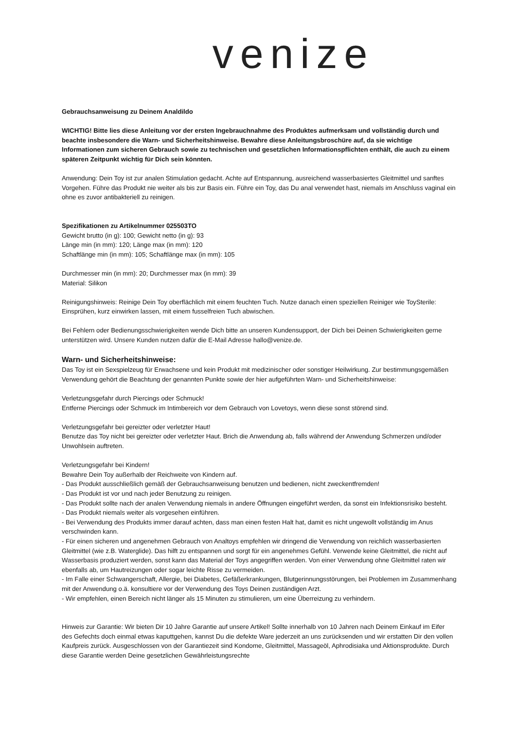venize
Gebrauchsanweisung zu Deinem Analdildo
WICHTIG! Bitte lies diese Anleitung vor der ersten Ingebrauchnahme des Produktes aufmerksam und vollständig durch und beachte insbesondere die Warn- und Sicherheitshinweise. Bewahre diese Anleitungsbroschüre auf, da sie wichtige Informationen zum sicheren Gebrauch sowie zu technischen und gesetzlichen Informationspflichten enthält, die auch zu einem späteren Zeitpunkt wichtig für Dich sein könnten.
Anwendung: Dein Toy ist zur analen Stimulation gedacht. Achte auf Entspannung, ausreichend wasserbasiertes Gleitmittel und sanftes Vorgehen. Führe das Produkt nie weiter als bis zur Basis ein. Führe ein Toy, das Du anal verwendet hast, niemals im Anschluss vaginal ein ohne es zuvor antibakteriell zu reinigen.
Spezifikationen zu Artikelnummer 025503TO
Gewicht brutto (in g): 100; Gewicht netto (in g): 93
Länge min (in mm): 120; Länge max (in mm): 120
Schaftlänge min (in mm): 105; Schaftlänge max (in mm): 105
Durchmesser min (in mm): 20; Durchmesser max (in mm): 39
Material: Silikon
Reinigungshinweis: Reinige Dein Toy oberflächlich mit einem feuchten Tuch. Nutze danach einen speziellen Reiniger wie ToySterile: Einsprühen, kurz einwirken lassen, mit einem fusselfreien Tuch abwischen.
Bei Fehlern oder Bedienungsschwierigkeiten wende Dich bitte an unseren Kundensupport, der Dich bei Deinen Schwierigkeiten gerne unterstützen wird. Unsere Kunden nutzen dafür die E-Mail Adresse hallo@venize.de.
Warn- und Sicherheitshinweise:
Das Toy ist ein Sexspielzeug für Erwachsene und kein Produkt mit medizinischer oder sonstiger Heilwirkung. Zur bestimmungsgemäßen Verwendung gehört die Beachtung der genannten Punkte sowie der hier aufgeführten Warn- und Sicherheitshinweise:
Verletzungsgefahr durch Piercings oder Schmuck!
Entferne Piercings oder Schmuck im Intimbereich vor dem Gebrauch von Lovetoys, wenn diese sonst störend sind.
Verletzungsgefahr bei gereizter oder verletzter Haut!
Benutze das Toy nicht bei gereizter oder verletzter Haut. Brich die Anwendung ab, falls während der Anwendung Schmerzen und/oder Unwohlsein auftreten.
Verletzungsgefahr bei Kindern!
Bewahre Dein Toy außerhalb der Reichweite von Kindern auf.
- Das Produkt ausschließlich gemäß der Gebrauchsanweisung benutzen und bedienen, nicht zweckentfremden!
- Das Produkt ist vor und nach jeder Benutzung zu reinigen.
- Das Produkt sollte nach der analen Verwendung niemals in andere Öffnungen eingeführt werden, da sonst ein Infektionsrisiko besteht.
- Das Produkt niemals weiter als vorgesehen einführen.
- Bei Verwendung des Produkts immer darauf achten, dass man einen festen Halt hat, damit es nicht ungewollt vollständig im Anus verschwinden kann.
- Für einen sicheren und angenehmen Gebrauch von Analtoys empfehlen wir dringend die Verwendung von reichlich wasserbasierten Gleitmittel (wie z.B. Waterglide). Das hilft zu entspannen und sorgt für ein angenehmes Gefühl. Verwende keine Gleitmittel, die nicht auf Wasserbasis produziert werden, sonst kann das Material der Toys angegriffen werden. Von einer Verwendung ohne Gleitmittel raten wir ebenfalls ab, um Hautreizungen oder sogar leichte Risse zu vermeiden.
- Im Falle einer Schwangerschaft, Allergie, bei Diabetes, Gefäßerkrankungen, Blutgerinnungsstörungen, bei Problemen im Zusammenhang mit der Anwendung o.ä. konsultiere vor der Verwendung des Toys Deinen zuständigen Arzt.
- Wir empfehlen, einen Bereich nicht länger als 15 Minuten zu stimulieren, um eine Überreizung zu verhindern.
Hinweis zur Garantie: Wir bieten Dir 10 Jahre Garantie auf unsere Artikel! Sollte innerhalb von 10 Jahren nach Deinem Einkauf im Eifer des Gefechts doch einmal etwas kaputtgehen, kannst Du die defekte Ware jederzeit an uns zurücksenden und wir erstatten Dir den vollen Kaufpreis zurück. Ausgeschlossen von der Garantiezeit sind Kondome, Gleitmittel, Massageöl, Aphrodisiaka und Aktionsprodukte. Durch diese Garantie werden Deine gesetzlichen Gewährleistungsrechte